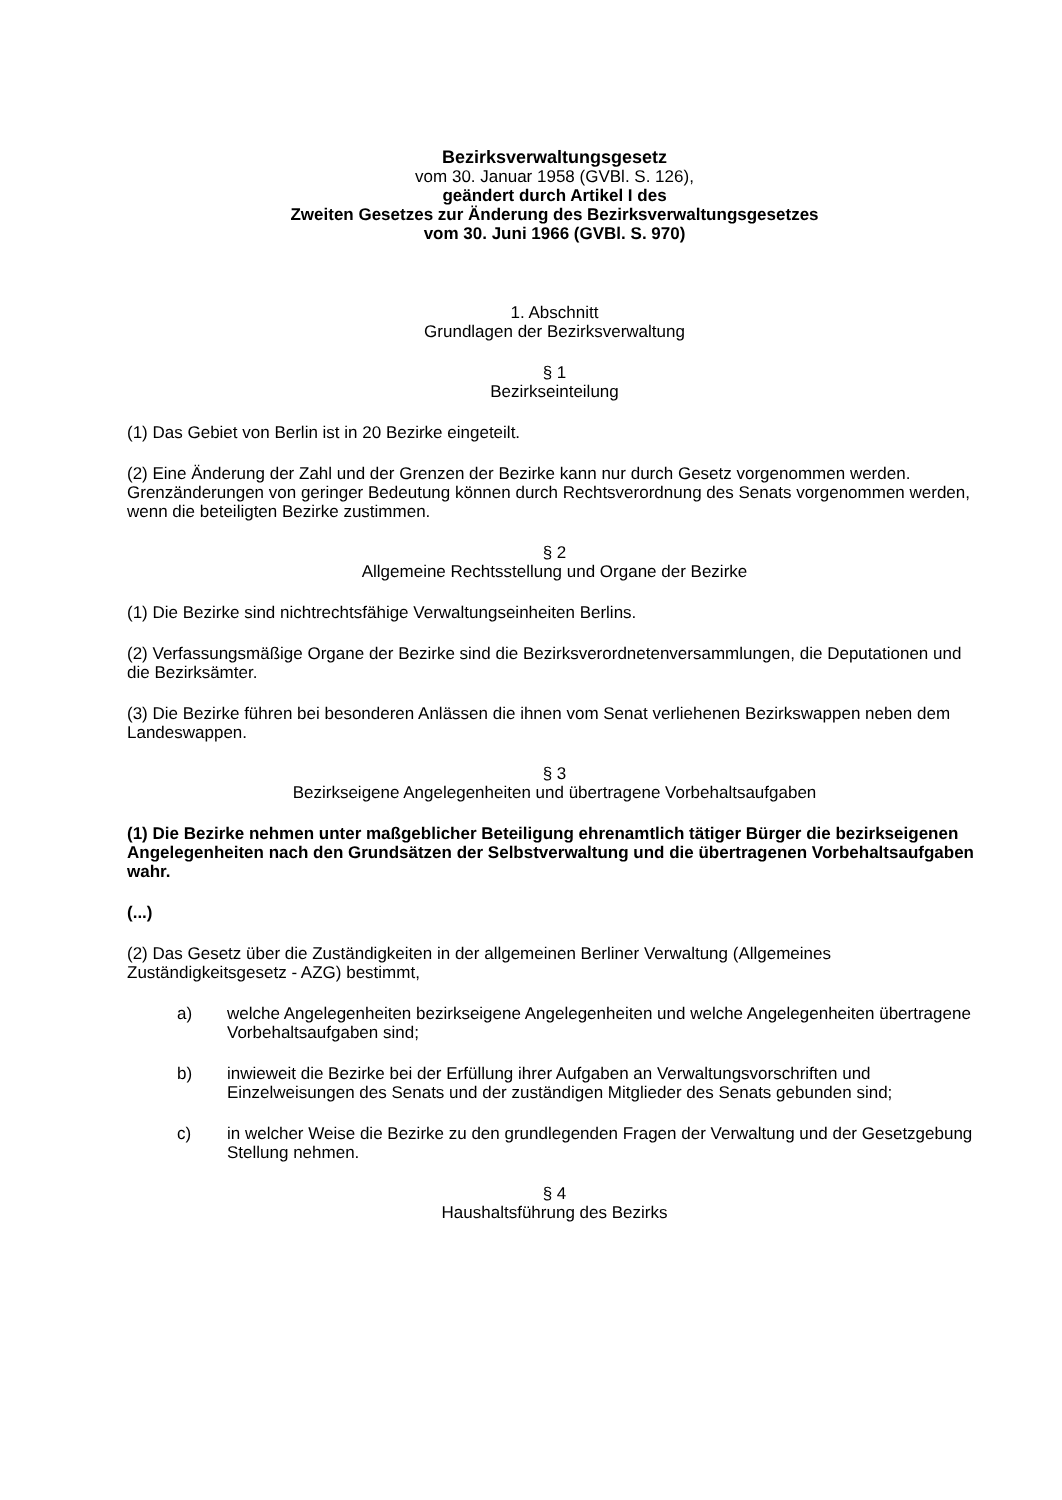Bezirksverwaltungsgesetz
vom 30. Januar 1958 (GVBl. S. 126),
geändert durch Artikel I des
Zweiten Gesetzes zur Änderung des Bezirksverwaltungsgesetzes
vom 30. Juni 1966 (GVBl. S. 970)
1. Abschnitt
Grundlagen der Bezirksverwaltung
§ 1
Bezirkseinteilung
(1) Das Gebiet von Berlin ist in 20 Bezirke eingeteilt.
(2) Eine Änderung der Zahl und der Grenzen der Bezirke kann nur durch Gesetz vorgenommen werden. Grenzänderungen von geringer Bedeutung können durch Rechtsverordnung des Senats vorgenommen werden, wenn die beteiligten Bezirke zustimmen.
§ 2
Allgemeine Rechtsstellung und Organe der Bezirke
(1) Die Bezirke sind nichtrechtsfähige Verwaltungseinheiten Berlins.
(2) Verfassungsmäßige Organe der Bezirke sind die Bezirksverordnetenversammlungen, die Deputationen und die Bezirksämter.
(3) Die Bezirke führen bei besonderen Anlässen die ihnen vom Senat verliehenen Bezirkswappen neben dem Landeswappen.
§ 3
Bezirkseigene Angelegenheiten und übertragene Vorbehaltsaufgaben
(1) Die Bezirke nehmen unter maßgeblicher Beteiligung ehrenamtlich tätiger Bürger die bezirkseigenen Angelegenheiten nach den Grundsätzen der Selbstverwaltung und die übertragenen Vorbehaltsaufgaben wahr.
(...)
(2) Das Gesetz über die Zuständigkeiten in der allgemeinen Berliner Verwaltung (Allgemeines Zuständigkeitsgesetz - AZG) bestimmt,
a) welche Angelegenheiten bezirkseigene Angelegenheiten und welche Angelegenheiten übertragene Vorbehaltsaufgaben sind;
b) inwieweit die Bezirke bei der Erfüllung ihrer Aufgaben an Verwaltungsvorschriften und Einzelweisungen des Senats und der zuständigen Mitglieder des Senats gebunden sind;
c) in welcher Weise die Bezirke zu den grundlegenden Fragen der Verwaltung und der Gesetzgebung Stellung nehmen.
§ 4
Haushaltsführung des Bezirks